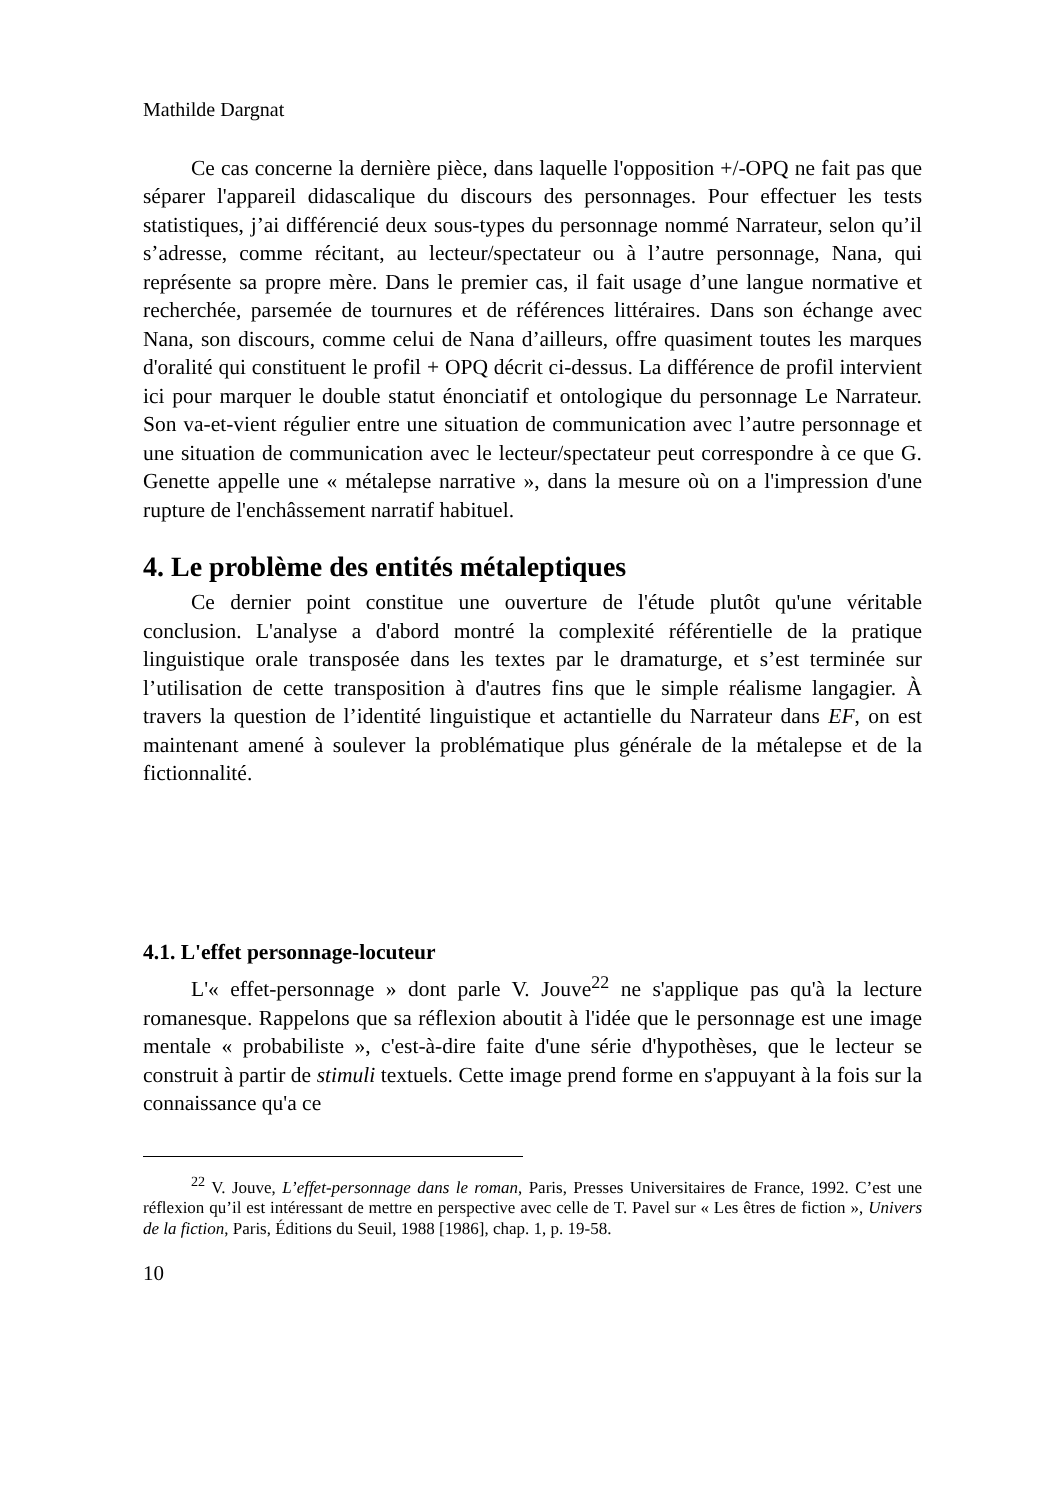Mathilde Dargnat
Ce cas concerne la dernière pièce, dans laquelle l'opposition +/-OPQ ne fait pas que séparer l'appareil didascalique du discours des personnages. Pour effectuer les tests statistiques, j’ai différencié deux sous-types du personnage nommé Narrateur, selon qu’il s’adresse, comme récitant, au lecteur/spectateur ou à l’autre personnage, Nana, qui représente sa propre mère. Dans le premier cas, il fait usage d’une langue normative et recherchée, parsemée de tournures et de références littéraires. Dans son échange avec Nana, son discours, comme celui de Nana d’ailleurs, offre quasiment toutes les marques d'oralité qui constituent le profil + OPQ décrit ci-dessus. La différence de profil intervient ici pour marquer le double statut énonciatif et ontologique du personnage Le Narrateur. Son va-et-vient régulier entre une situation de communication avec l’autre personnage et une situation de communication avec le lecteur/spectateur peut correspondre à ce que G. Genette appelle une « métalepse narrative », dans la mesure où on a l'impression d'une rupture de l'enchâssement narratif habituel.
4. Le problème des entités métaleptiques
Ce dernier point constitue une ouverture de l'étude plutôt qu'une véritable conclusion. L'analyse a d'abord montré la complexité référentielle de la pratique linguistique orale transposée dans les textes par le dramaturge, et s’est terminée sur l’utilisation de cette transposition à d'autres fins que le simple réalisme langagier. À travers la question de l’identité linguistique et actantielle du Narrateur dans EF, on est maintenant amené à soulever la problématique plus générale de la métalepse et de la fictionnalité.
4.1. L'effet personnage-locuteur
L'« effet-personnage » dont parle V. Jouve<sup>22</sup> ne s'applique pas qu'à la lecture romanesque. Rappelons que sa réflexion aboutit à l'idée que le personnage est une image mentale « probabiliste », c'est-à-dire faite d'une série d'hypothèses, que le lecteur se construit à partir de stimuli textuels. Cette image prend forme en s'appuyant à la fois sur la connaissance qu'a ce
<sup>22</sup> V. Jouve, L’effet-personnage dans le roman, Paris, Presses Universitaires de France, 1992. C’est une réflexion qu’il est intéressant de mettre en perspective avec celle de T. Pavel sur « Les êtres de fiction », Univers de la fiction, Paris, Éditions du Seuil, 1988 [1986], chap. 1, p. 19-58.
10